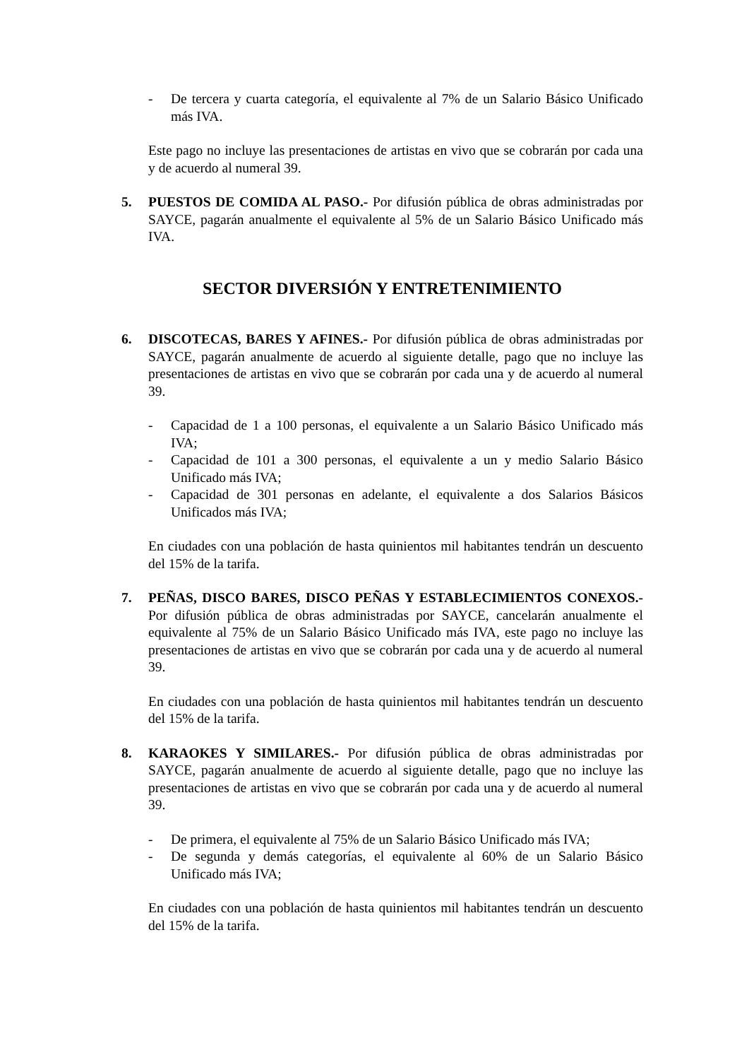- De tercera y cuarta categoría, el equivalente al 7% de un Salario Básico Unificado más IVA.
Este pago no incluye las presentaciones de artistas en vivo que se cobrarán por cada una y de acuerdo al numeral 39.
5. PUESTOS DE COMIDA AL PASO.- Por difusión pública de obras administradas por SAYCE, pagarán anualmente el equivalente al 5% de un Salario Básico Unificado más IVA.
SECTOR DIVERSIÓN Y ENTRETENIMIENTO
6. DISCOTECAS, BARES Y AFINES.- Por difusión pública de obras administradas por SAYCE, pagarán anualmente de acuerdo al siguiente detalle, pago que no incluye las presentaciones de artistas en vivo que se cobrarán por cada una y de acuerdo al numeral 39.
- Capacidad de 1 a 100 personas, el equivalente a un Salario Básico Unificado más IVA;
- Capacidad de 101 a 300 personas, el equivalente a un y medio Salario Básico Unificado más IVA;
- Capacidad de 301 personas en adelante, el equivalente a dos Salarios Básicos Unificados más IVA;
En ciudades con una población de hasta quinientos mil habitantes tendrán un descuento del 15% de la tarifa.
7. PEÑAS, DISCO BARES, DISCO PEÑAS Y ESTABLECIMIENTOS CONEXOS.- Por difusión pública de obras administradas por SAYCE, cancelarán anualmente el equivalente al 75% de un Salario Básico Unificado más IVA, este pago no incluye las presentaciones de artistas en vivo que se cobrarán por cada una y de acuerdo al numeral 39.
En ciudades con una población de hasta quinientos mil habitantes tendrán un descuento del 15% de la tarifa.
8. KARAOKES Y SIMILARES.- Por difusión pública de obras administradas por SAYCE, pagarán anualmente de acuerdo al siguiente detalle, pago que no incluye las presentaciones de artistas en vivo que se cobrarán por cada una y de acuerdo al numeral 39.
- De primera, el equivalente al 75% de un Salario Básico Unificado más IVA;
- De segunda y demás categorías, el equivalente al 60% de un Salario Básico Unificado más IVA;
En ciudades con una población de hasta quinientos mil habitantes tendrán un descuento del 15% de la tarifa.